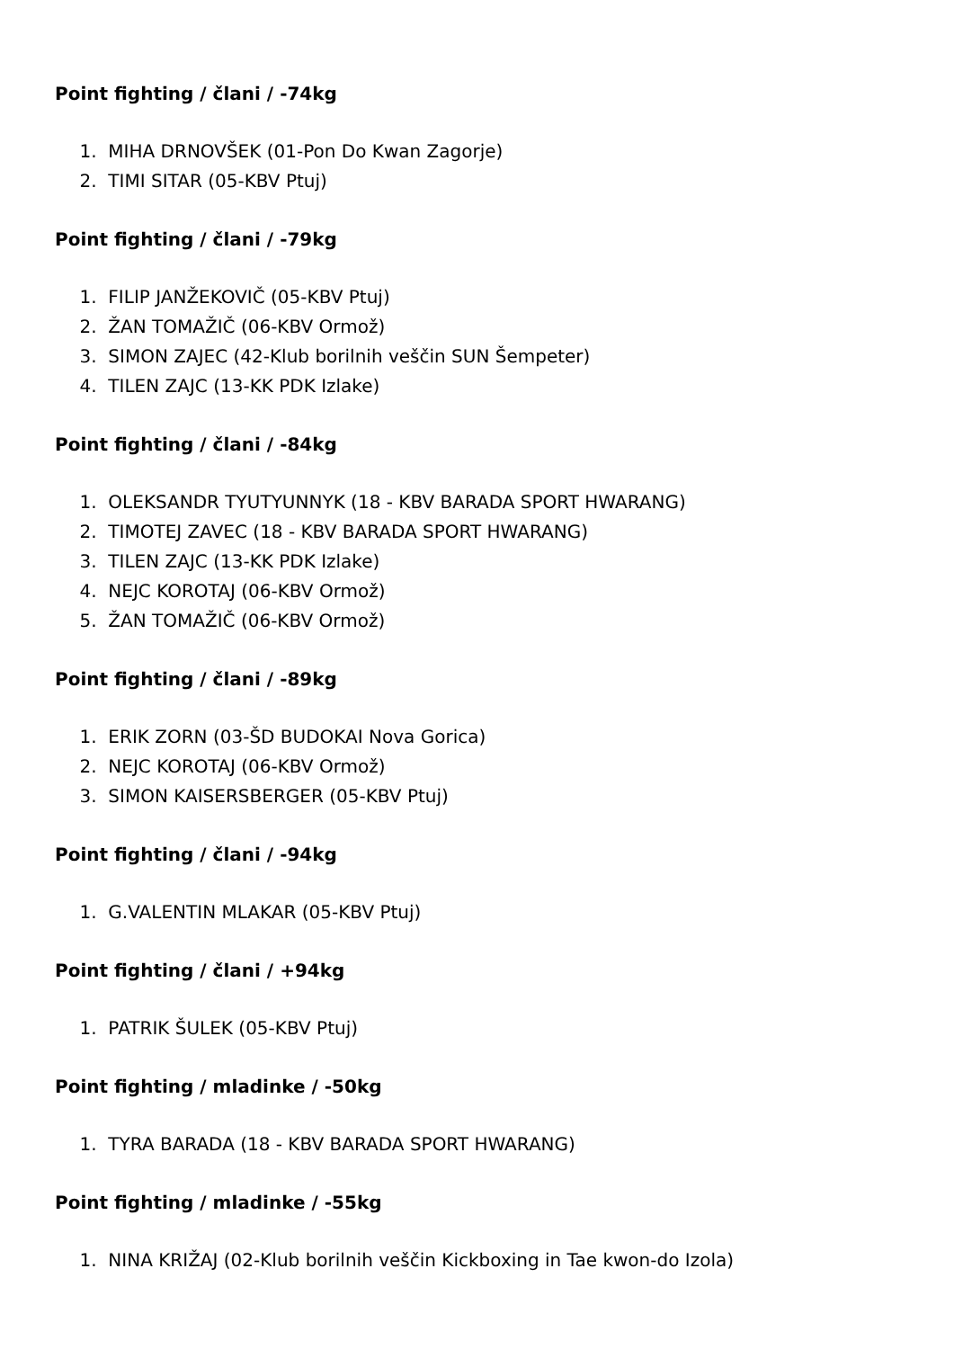Point fighting / člani / -74kg
1. MIHA DRNOVŠEK (01-Pon Do Kwan Zagorje)
2. TIMI SITAR (05-KBV Ptuj)
Point fighting / člani / -79kg
1. FILIP JANŽEKOVIČ (05-KBV Ptuj)
2. ŽAN TOMAŽIČ (06-KBV Ormož)
3. SIMON ZAJEC (42-Klub borilnih veščin SUN Šempeter)
4. TILEN ZAJC (13-KK PDK Izlake)
Point fighting / člani / -84kg
1. OLEKSANDR TYUTYUNNYK (18 - KBV BARADA SPORT HWARANG)
2. TIMOTEJ ZAVEC (18 - KBV BARADA SPORT HWARANG)
3. TILEN ZAJC (13-KK PDK Izlake)
4. NEJC KOROTAJ (06-KBV Ormož)
5. ŽAN TOMAŽIČ (06-KBV Ormož)
Point fighting / člani / -89kg
1. ERIK ZORN (03-ŠD BUDOKAI Nova Gorica)
2. NEJC KOROTAJ (06-KBV Ormož)
3. SIMON KAISERSBERGER (05-KBV Ptuj)
Point fighting / člani / -94kg
1. G.VALENTIN MLAKAR (05-KBV Ptuj)
Point fighting / člani / +94kg
1. PATRIK ŠULEK (05-KBV Ptuj)
Point fighting / mladinke / -50kg
1. TYRA BARADA (18 - KBV BARADA SPORT HWARANG)
Point fighting / mladinke / -55kg
1. NINA KRIŽAJ (02-Klub borilnih veščin Kickboxing in Tae kwon-do Izola)